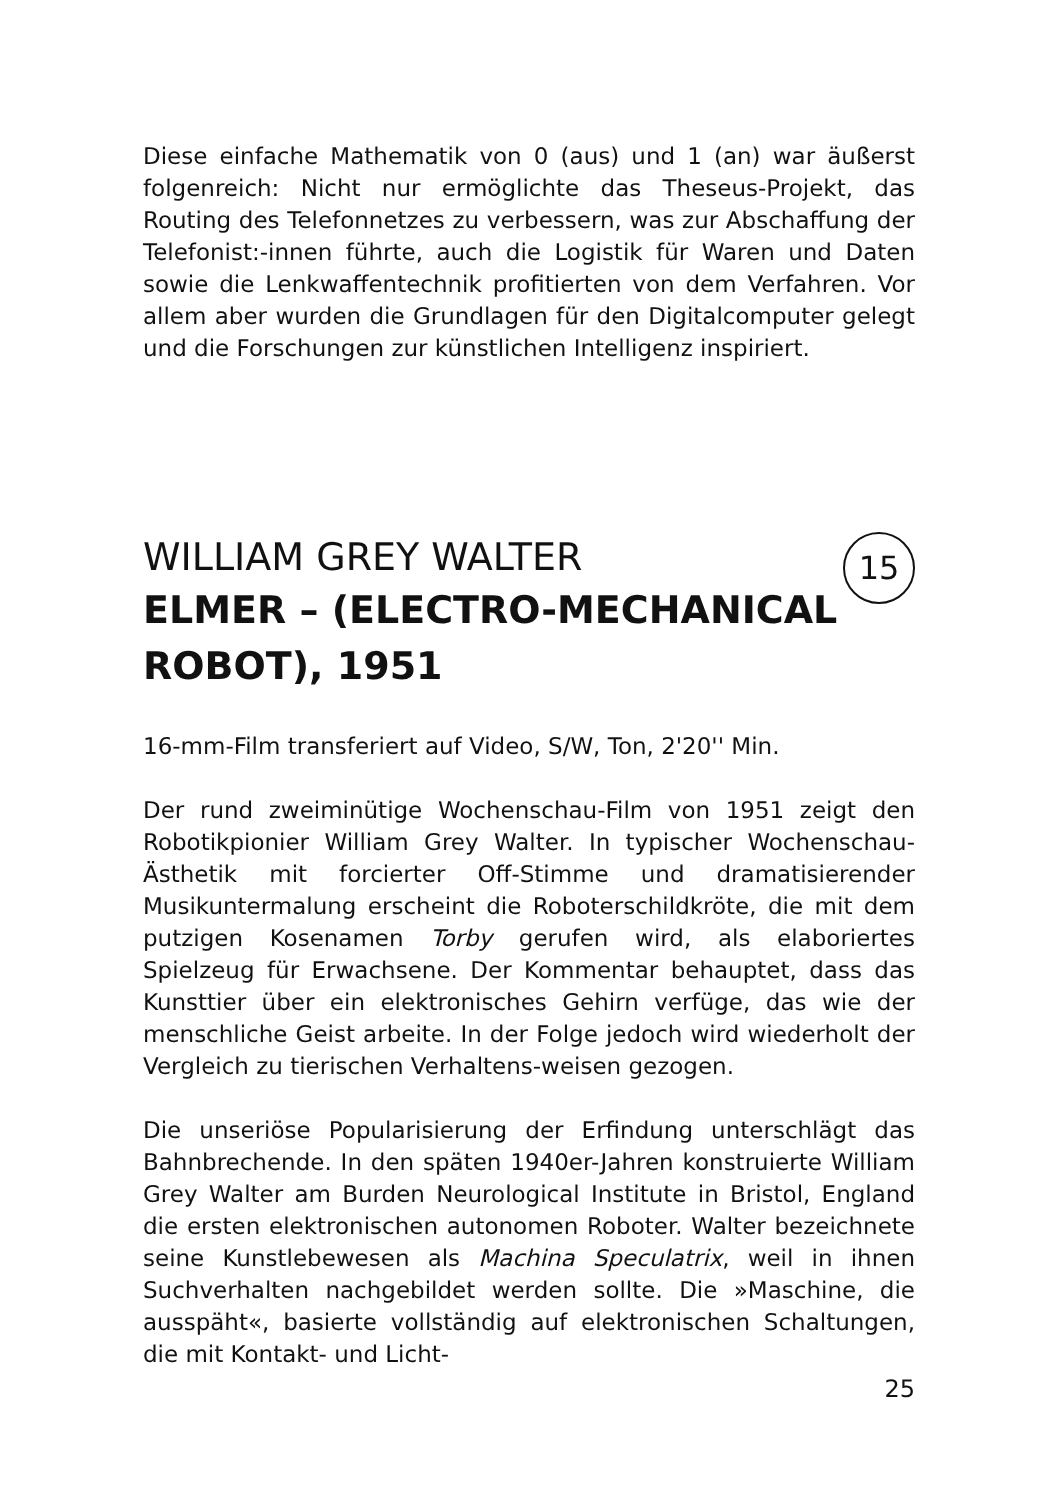Diese einfache Mathematik von 0 (aus) und 1 (an) war äußerst folgenreich: Nicht nur ermöglichte das Theseus-Projekt, das Routing des Telefonnetzes zu verbessern, was zur Abschaffung der Telefonist:-innen führte, auch die Logistik für Waren und Daten sowie die Lenk­waffentechnik profitierten von dem Verfahren. Vor allem aber wurden die Grundlagen für den Digitalcomputer gelegt und die Forschungen zur künstlichen Intelligenz inspiriert.
15
WILLIAM GREY WALTER
ELMER – (ELECTRO-MECHANICAL
ROBOT), 1951
16-mm-Film transferiert auf Video, S/W, Ton, 2'20'' Min.
Der rund zweiminütige Wochenschau-Film von 1951 zeigt den Robo­tikpionier William Grey Walter. In typischer Wochenschau-Ästhetik mit forcierter Off-Stimme und dramatisierender Musikuntermalung er­scheint die Roboterschildkröte, die mit dem putzigen Kosenamen Torby gerufen wird, als elaboriertes Spielzeug für Erwachsene. Der Kommen­tar behauptet, dass das Kunsttier über ein elektronisches Gehirn ver­füge, das wie der menschliche Geist arbeite. In der Folge jedoch wird wiederholt der Vergleich zu tierischen Verhaltens-weisen gezogen.
Die unseriöse Popularisierung der Erfindung unterschlägt das Bahn­brechende. In den späten 1940er-Jahren konstruierte William Grey Walter am Burden Neurological Institute in Bristol, England die ersten elektronischen autonomen Roboter. Walter bezeichnete seine Kunst­lebewesen als Machina Speculatrix, weil in ihnen Suchverhalten nach­gebildet werden sollte. Die »Maschine, die ausspäht«, basierte voll­ständig auf elektronischen Schaltungen, die mit Kontakt- und Licht-
25